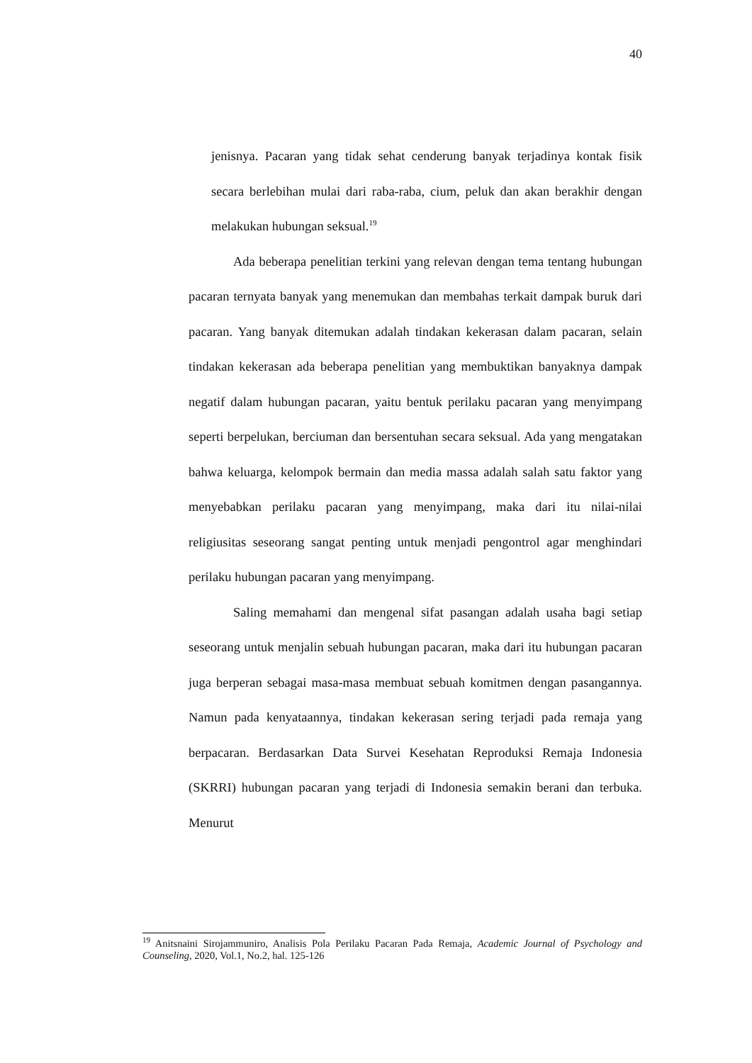40
jenisnya. Pacaran yang tidak sehat cenderung banyak terjadinya kontak fisik secara berlebihan mulai dari raba-raba, cium, peluk dan akan berakhir dengan melakukan hubungan seksual.<sup>19</sup>
Ada beberapa penelitian terkini yang relevan dengan tema tentang hubungan pacaran ternyata banyak yang menemukan dan membahas terkait dampak buruk dari pacaran. Yang banyak ditemukan adalah tindakan kekerasan dalam pacaran, selain tindakan kekerasan ada beberapa penelitian yang membuktikan banyaknya dampak negatif dalam hubungan pacaran, yaitu bentuk perilaku pacaran yang menyimpang seperti berpelukan, berciuman dan bersentuhan secara seksual. Ada yang mengatakan bahwa keluarga, kelompok bermain dan media massa adalah salah satu faktor yang menyebabkan perilaku pacaran yang menyimpang, maka dari itu nilai-nilai religiusitas seseorang sangat penting untuk menjadi pengontrol agar menghindari perilaku hubungan pacaran yang menyimpang.
Saling memahami dan mengenal sifat pasangan adalah usaha bagi setiap seseorang untuk menjalin sebuah hubungan pacaran, maka dari itu hubungan pacaran juga berperan sebagai masa-masa membuat sebuah komitmen dengan pasangannya. Namun pada kenyataannya, tindakan kekerasan sering terjadi pada remaja yang berpacaran. Berdasarkan Data Survei Kesehatan Reproduksi Remaja Indonesia (SKRRI) hubungan pacaran yang terjadi di Indonesia semakin berani dan terbuka. Menurut
<sup>19</sup> Anitsnaini Sirojammuniro, Analisis Pola Perilaku Pacaran Pada Remaja, Academic Journal of Psychology and Counseling, 2020, Vol.1, No.2, hal. 125-126